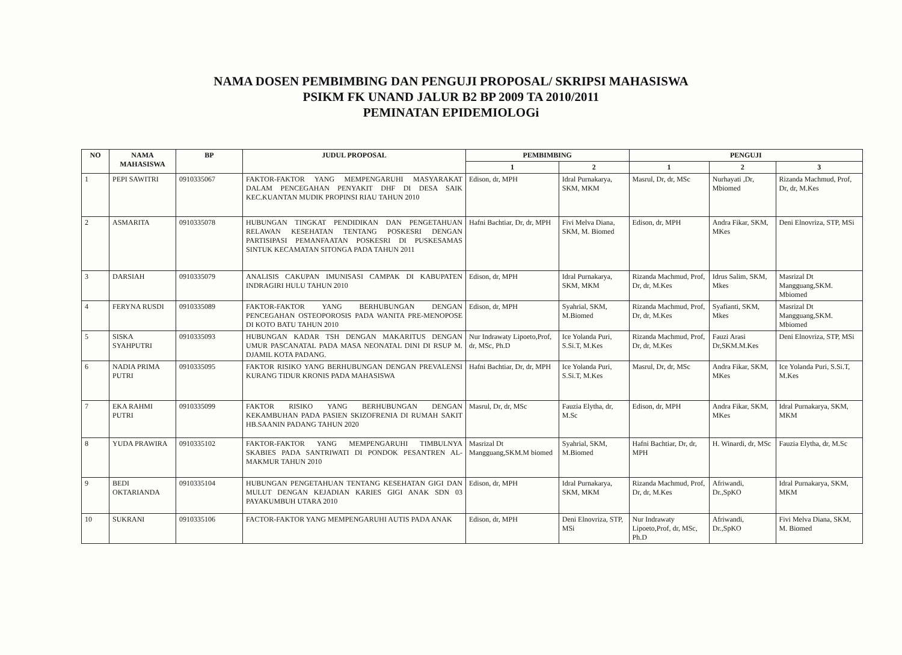NAMA DOSEN PEMBIMBING DAN PENGUJI PROPOSAL/ SKRIPSI MAHASISWA
PSIKM FK UNAND JALUR B2 BP 2009 TA 2010/2011
PEMINATAN EPIDEMIOLOGi
| NO | NAMA MAHASISWA | BP | JUDUL PROPOSAL | PEMBIMBING | | PENGUJI | | |
| --- | --- | --- | --- | --- | --- | --- | --- | --- |
| | | | | 1 | 2 | 1 | 2 | 3 |
| 1 | PEPI SAWITRI | 0910335067 | FAKTOR-FAKTOR YANG MEMPENGARUHI MASYARAKAT DALAM PENCEGAHAN PENYAKIT DHF DI DESA SAIK KEC.KUANTAN MUDIK PROPINSI RIAU TAHUN 2010 | Edison, dr, MPH | Idral Purnakarya, SKM, MKM | Masrul, Dr, dr, MSc | Nurhayati ,Dr, Mbiomed | Rizanda Machmud, Prof, Dr, dr, M.Kes |
| 2 | ASMARITA | 0910335078 | HUBUNGAN TINGKAT PENDIDIKAN DAN PENGETAHUAN RELAWAN KESEHATAN TENTANG POSKESRI DENGAN PARTISIPASI PEMANFAATAN POSKESRI DI PUSKESAMAS SINTUK KECAMATAN SITONGA PADA TAHUN 2011 | Hafni Bachtiar, Dr, dr, MPH | Fivi Melva Diana, SKM, M. Biomed | Edison, dr, MPH | Andra Fikar, SKM, MKes | Deni Elnovriza, STP, MSi |
| 3 | DARSIAH | 0910335079 | ANALISIS CAKUPAN IMUNISASI CAMPAK DI KABUPATEN INDRAGIRI HULU TAHUN 2010 | Edison, dr, MPH | Idral Purnakarya, SKM, MKM | Rizanda Machmud, Prof, Dr, dr, M.Kes | Idrus Salim, SKM, Mkes | Masrizal Dt Mangguang,SKM. Mbiomed |
| 4 | FERYNA RUSDI | 0910335089 | FAKTOR-FAKTOR YANG BERHUBUNGAN DENGAN PENCEGAHAN OSTEOPOROSIS PADA WANITA PRE-MENOPOSE DI KOTO BATU TAHUN 2010 | Edison, dr, MPH | Syahrial, SKM, M.Biomed | Rizanda Machmud, Prof, Dr, dr, M.Kes | Syafianti, SKM, Mkes | Masrizal Dt Mangguang,SKM. Mbiomed |
| 5 | SISKA SYAHPUTRI | 0910335093 | HUBUNGAN KADAR TSH DENGAN MAKARITUS DENGAN UMUR PASCANATAL PADA MASA NEONATAL DINI DI RSUP M. DJAMIL KOTA PADANG. | Nur Indrawaty Lipoeto,Prof, dr, MSc, Ph.D | Ice Yolanda Puri, S.Si.T, M.Kes | Rizanda Machmud, Prof, Dr, dr, M.Kes | Fauzi Arasi Dr,SKM.M.Kes | Deni Elnovriza, STP, MSi |
| 6 | NADIA PRIMA PUTRI | 0910335095 | FAKTOR RISIKO YANG BERHUBUNGAN DENGAN PREVALENSI KURANG TIDUR KRONIS PADA MAHASISWA | Hafni Bachtiar, Dr, dr, MPH | Ice Yolanda Puri, S.Si.T, M.Kes | Masrul, Dr, dr, MSc | Andra Fikar, SKM, MKes | Ice Yolanda Puri, S.Si.T, M.Kes |
| 7 | EKA RAHMI PUTRI | 0910335099 | FAKTOR RISIKO YANG BERHUBUNGAN DENGAN KEKAMBUHAN PADA PASIEN SKIZOFRENIA DI RUMAH SAKIT HB.SAANIN PADANG TAHUN 2020 | Masrul, Dr, dr, MSc | Fauzia Elytha, dr, M.Sc | Edison, dr, MPH | Andra Fikar, SKM, MKes | Idral Purnakarya, SKM, MKM |
| 8 | YUDA PRAWIRA | 0910335102 | FAKTOR-FAKTOR YANG MEMPENGARUHI TIMBULNYA SKABIES PADA SANTRIWATI DI PONDOK PESANTREN AL-MAKMUR TAHUN 2010 | Masrizal Dt Mangguang,SKM.M biomed | Syahrial, SKM, M.Biomed | Hafni Bachtiar, Dr, dr, MPH | H. Winardi, dr, MSc | Fauzia Elytha, dr, M.Sc |
| 9 | BEDI OKTARIANDA | 0910335104 | HUBUNGAN PENGETAHUAN TENTANG KESEHATAN GIGI DAN MULUT DENGAN KEJADIAN KARIES GIGI ANAK SDN 03 PAYAKUMBUH UTARA 2010 | Edison, dr, MPH | Idral Purnakarya, SKM, MKM | Rizanda Machmud, Prof, Dr, dr, M.Kes | Afriwandi, Dr.,SpKO | Idral Purnakarya, SKM, MKM |
| 10 | SUKRANI | 0910335106 | FACTOR-FAKTOR YANG MEMPENGARUHI AUTIS PADA ANAK | Edison, dr, MPH | Deni Elnovriza, STP, MSi | Nur Indrawaty Lipoeto,Prof, dr, MSc, Ph.D | Afriwandi, Dr.,SpKO | Fivi Melva Diana, SKM, M. Biomed |